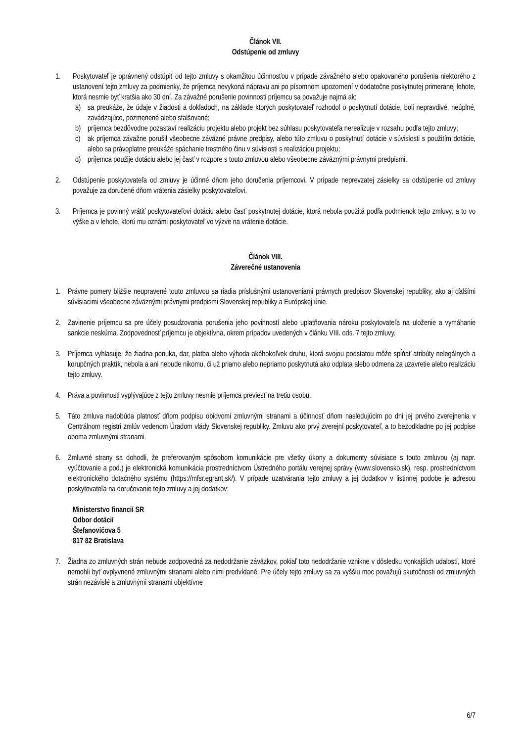Článok VII.
Odstúpenie od zmluvy
1. Poskytovateľ je oprávnený odstúpiť od tejto zmluvy s okamžitou účinnosťou v prípade závažného alebo opakovaného porušenia niektorého z ustanovení tejto zmluvy za podmienky, že príjemca nevykoná nápravu ani po písomnom upozornení v dodatočne poskytnutej primeranej lehote, ktorá nesmie byť kratšia ako 30 dní. Za závažné porušenie povinnosti príjemcu sa považuje najmä ak:
a) sa preukáže, že údaje v žiadosti a dokladoch, na základe ktorých poskytovateľ rozhodol o poskytnutí dotácie, boli nepravdivé, neúplné, zavádzajúce, pozmenené alebo sfalšované;
b) príjemca bezdôvodne pozastaví realizáciu projektu alebo projekt bez súhlasu poskytovateľa nerealizuje v rozsahu podľa tejto zmluvy;
c) ak príjemca závažne porušil všeobecne záväzné právne predpisy, alebo túto zmluvu o poskytnutí dotácie v súvislosti s použitím dotácie, alebo sa právoplatne preukáže spáchanie trestného činu v súvislosti s realizáciou projektu;
d) príjemca použije dotáciu alebo jej časť v rozpore s touto zmluvou alebo všeobecne záväznými právnymi predpismi.
2. Odstúpenie poskytovateľa od zmluvy je účinné dňom jeho doručenia príjemcovi. V prípade neprevzatej zásielky sa odstúpenie od zmluvy považuje za doručené dňom vrátenia zásielky poskytovateľovi.
3. Príjemca je povinný vrátiť poskytovateľovi dotáciu alebo časť poskytnutej dotácie, ktorá nebola použitá podľa podmienok tejto zmluvy, a to vo výške a v lehote, ktorú mu oznámi poskytovateľ vo výzve na vrátenie dotácie.
Článok VIII.
Záverečné ustanovenia
1. Právne pomery bližšie neupravené touto zmluvou sa riadia príslušnými ustanoveniami právnych predpisov Slovenskej republiky, ako aj ďalšími súvisiacimi všeobecne záväznými právnymi predpismi Slovenskej republiky a Európskej únie.
2. Zavinenie príjemcu sa pre účely posudzovania porušenia jeho povinností alebo uplatňovania nároku poskytovateľa na uloženie a vymáhanie sankcie neskúma. Zodpovednosť príjemcu je objektívna, okrem prípadov uvedených v článku VIII. ods. 7 tejto zmluvy.
3. Príjemca vyhlasuje, že žiadna ponuka, dar, platba alebo výhoda akéhokoľvek druhu, ktorá svojou podstatou môže spĺňať atribúty nelegálnych a korupčných praktík, nebola a ani nebude nikomu, či už priamo alebo nepriamo poskytnutá ako odplata alebo odmena za uzavretie alebo realizáciu tejto zmluvy.
4. Práva a povinnosti vyplývajúce z tejto zmluvy nesmie príjemca previesť na tretiu osobu.
5. Táto zmluva nadobúda platnosť dňom podpisu obidvomi zmluvnými stranami a účinnosť dňom nasledujúcim po dni jej prvého zverejnenia v Centrálnom registri zmlúv vedenom Úradom vlády Slovenskej republiky. Zmluvu ako prvý zverejní poskytovateľ, a to bezodkladne po jej podpise oboma zmluvnými stranami.
6. Zmluvné strany sa dohodli, že preferovaným spôsobom komunikácie pre všetky úkony a dokumenty súvisiace s touto zmluvou (aj napr. vyúčtovanie a pod.) je elektronická komunikácia prostredníctvom Ústredného portálu verejnej správy (www.slovensko.sk), resp. prostredníctvom elektronického dotačného systému (https://mfsr.egrant.sk/). V prípade uzatvárania tejto zmluvy a jej dodatkov v listinnej podobe je adresou poskytovateľa na doručovanie tejto zmluvy a jej dodatkov:
Ministerstvo financií SR
Odbor dotácií
Štefanovičova 5
817 82 Bratislava
7. Žiadna zo zmluvných strán nebude zodpovedná za nedodržanie záväzkov, pokiaľ toto nedodržanie vznikne v dôsledku vonkajších udalostí, ktoré nemohli byť ovplyvnené zmluvnými stranami alebo nimi predvídané. Pre účely tejto zmluvy sa za vyššiu moc považujú skutočnosti od zmluvných strán nezávislé a zmluvnými stranami objektívne
6/7